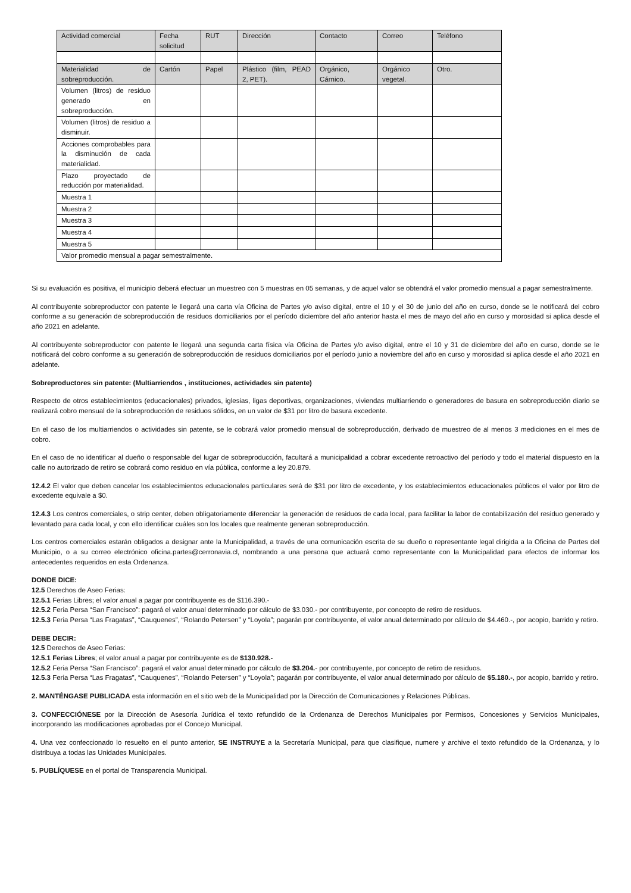| Actividad comercial | Fecha solicitud | RUT | Dirección | Contacto | Correo | Teléfono |
| Materialidad de sobreproducción. | Cartón | Papel | Plástico (film, PEAD 2, PET). | Orgánico, Cárnico. | Orgánico vegetal. | Otro. |
| Volumen (litros) de residuo generado en sobreproducción. | | | | | | |
| Volumen (litros) de residuo a disminuir. | | | | | | |
| Acciones comprobables para la disminución de cada materialidad. | | | | | | |
| Plazo proyectado de reducción por materialidad. | | | | | | |
| Muestra 1 | | | | | | |
| Muestra 2 | | | | | | |
| Muestra 3 | | | | | | |
| Muestra 4 | | | | | | |
| Muestra 5 | | | | | | |
| Valor promedio mensual a pagar semestralmente. | | | | | | |
Si su evaluación es positiva, el municipio deberá efectuar un muestreo con 5 muestras en 05 semanas, y de aquel valor se obtendrá el valor promedio mensual a pagar semestralmente.
Al contribuyente sobreproductor con patente le llegará una carta vía Oficina de Partes y/o aviso digital, entre el 10 y el 30 de junio del año en curso, donde se le notificará del cobro conforme a su generación de sobreproducción de residuos domiciliarios por el período diciembre del año anterior hasta el mes de mayo del año en curso y morosidad si aplica desde el año 2021 en adelante.
Al contribuyente sobreproductor con patente le llegará una segunda carta física vía Oficina de Partes y/o aviso digital, entre el 10 y 31 de diciembre del año en curso, donde se le notificará del cobro conforme a su generación de sobreproducción de residuos domiciliarios por el período junio a noviembre del año en curso y morosidad si aplica desde el año 2021 en adelante.
Sobreproductores sin patente: (Multiarriendos , instituciones, actividades sin patente)
Respecto de otros establecimientos (educacionales) privados, iglesias, ligas deportivas, organizaciones, viviendas multiarriendo o generadores de basura en sobreproducción diario se realizará cobro mensual de la sobreproducción de residuos sólidos, en un valor de $31 por litro de basura excedente.
En el caso de los multiarriendos o actividades sin patente, se le cobrará valor promedio mensual de sobreproducción, derivado de muestreo de al menos 3 mediciones en el mes de cobro.
En el caso de no identificar al dueño o responsable del lugar de sobreproducción, facultará a municipalidad a cobrar excedente retroactivo del período y todo el material dispuesto en la calle no autorizado de retiro se cobrará como residuo en vía pública, conforme a ley 20.879.
12.4.2 El valor que deben cancelar los establecimientos educacionales particulares será de $31 por litro de excedente, y los establecimientos educacionales públicos el valor por litro de excedente equivale a $0.
12.4.3 Los centros comerciales, o strip center, deben obligatoriamente diferenciar la generación de residuos de cada local, para facilitar la labor de contabilización del residuo generado y levantado para cada local, y con ello identificar cuáles son los locales que realmente generan sobreproducción.
Los centros comerciales estarán obligados a designar ante la Municipalidad, a través de una comunicación escrita de su dueño o representante legal dirigida a la Oficina de Partes del Municipio, o a su correo electrónico oficina.partes@cerronavia.cl, nombrando a una persona que actuará como representante con la Municipalidad para efectos de informar los antecedentes requeridos en esta Ordenanza.
DONDE DICE:
12.5 Derechos de Aseo Ferias:
12.5.1 Ferias Libres; el valor anual a pagar por contribuyente es de $116.390.-
12.5.2 Feria Persa “San Francisco”: pagará el valor anual determinado por cálculo de $3.030.- por contribuyente, por concepto de retiro de residuos.
12.5.3 Feria Persa “Las Fragatas”, “Cauquenes”, “Rolando Petersen” y “Loyola”; pagarán por contribuyente, el valor anual determinado por cálculo de $4.460.-, por acopio, barrido y retiro.
DEBE DECIR:
12.5 Derechos de Aseo Ferias:
12.5.1 Ferias Libres; el valor anual a pagar por contribuyente es de $130.928.-
12.5.2 Feria Persa “San Francisco”: pagará el valor anual determinado por cálculo de $3.204.- por contribuyente, por concepto de retiro de residuos.
12.5.3 Feria Persa “Las Fragatas”, “Cauquenes”, “Rolando Petersen” y “Loyola”; pagarán por contribuyente, el valor anual determinado por cálculo de $5.180.-, por acopio, barrido y retiro.
2. MANTÉNGASE PUBLICADA esta información en el sitio web de la Municipalidad por la Dirección de Comunicaciones y Relaciones Públicas.
3. CONFECCIÓNESE por la Dirección de Asesoría Jurídica el texto refundido de la Ordenanza de Derechos Municipales por Permisos, Concesiones y Servicios Municipales, incorporando las modificaciones aprobadas por el Concejo Municipal.
4. Una vez confeccionado lo resuelto en el punto anterior, SE INSTRUYE a la Secretaría Municipal, para que clasifique, numere y archive el texto refundido de la Ordenanza, y lo distribuya a todas las Unidades Municipales.
5. PUBLÍQUESE en el portal de Transparencia Municipal.